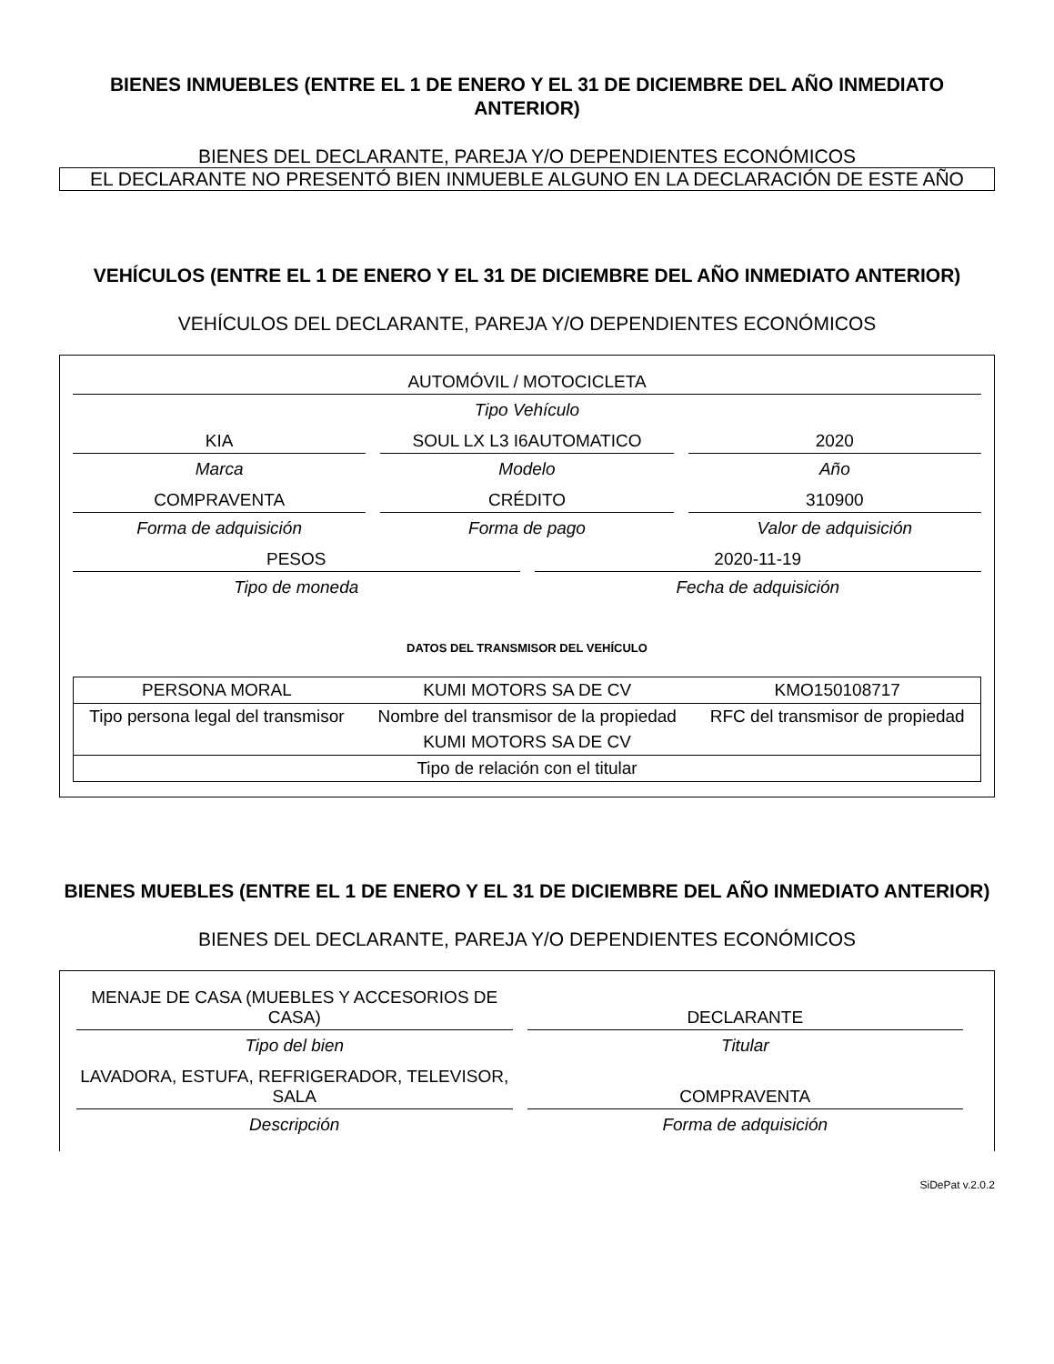BIENES INMUEBLES (ENTRE EL 1 DE ENERO Y EL 31 DE DICIEMBRE DEL AÑO INMEDIATO ANTERIOR)
BIENES DEL DECLARANTE, PAREJA Y/O DEPENDIENTES ECONÓMICOS
EL DECLARANTE NO PRESENTÓ BIEN INMUEBLE ALGUNO EN LA DECLARACIÓN DE ESTE AÑO
VEHÍCULOS (ENTRE EL 1 DE ENERO Y EL 31 DE DICIEMBRE DEL AÑO INMEDIATO ANTERIOR)
VEHÍCULOS DEL DECLARANTE, PAREJA Y/O DEPENDIENTES ECONÓMICOS
AUTOMÓVIL / MOTOCICLETA
Tipo Vehículo
KIA
Marca
SOUL LX L3 I6AUTOMATICO
Modelo
2020
Año
COMPRAVENTA
Forma de adquisición
CRÉDITO
Forma de pago
310900
Valor de adquisición
PESOS
Tipo de moneda
2020-11-19
Fecha de adquisición
DATOS DEL TRANSMISOR DEL VEHÍCULO
| PERSONA MORAL | KUMI MOTORS SA DE CV | KMO150108717 |
| Tipo persona legal del transmisor | Nombre del transmisor de la propiedad | RFC del transmisor de propiedad |
| KUMI MOTORS SA DE CV | | |
| Tipo de relación con el titular | | |
BIENES MUEBLES (ENTRE EL 1 DE ENERO Y EL 31 DE DICIEMBRE DEL AÑO INMEDIATO ANTERIOR)
BIENES DEL DECLARANTE, PAREJA Y/O DEPENDIENTES ECONÓMICOS
MENAJE DE CASA (MUEBLES Y ACCESORIOS DE CASA)
Tipo del bien
DECLARANTE
Titular
LAVADORA, ESTUFA, REFRIGERADOR, TELEVISOR, SALA
Descripción
COMPRAVENTA
Forma de adquisición
SiDePat v.2.0.2